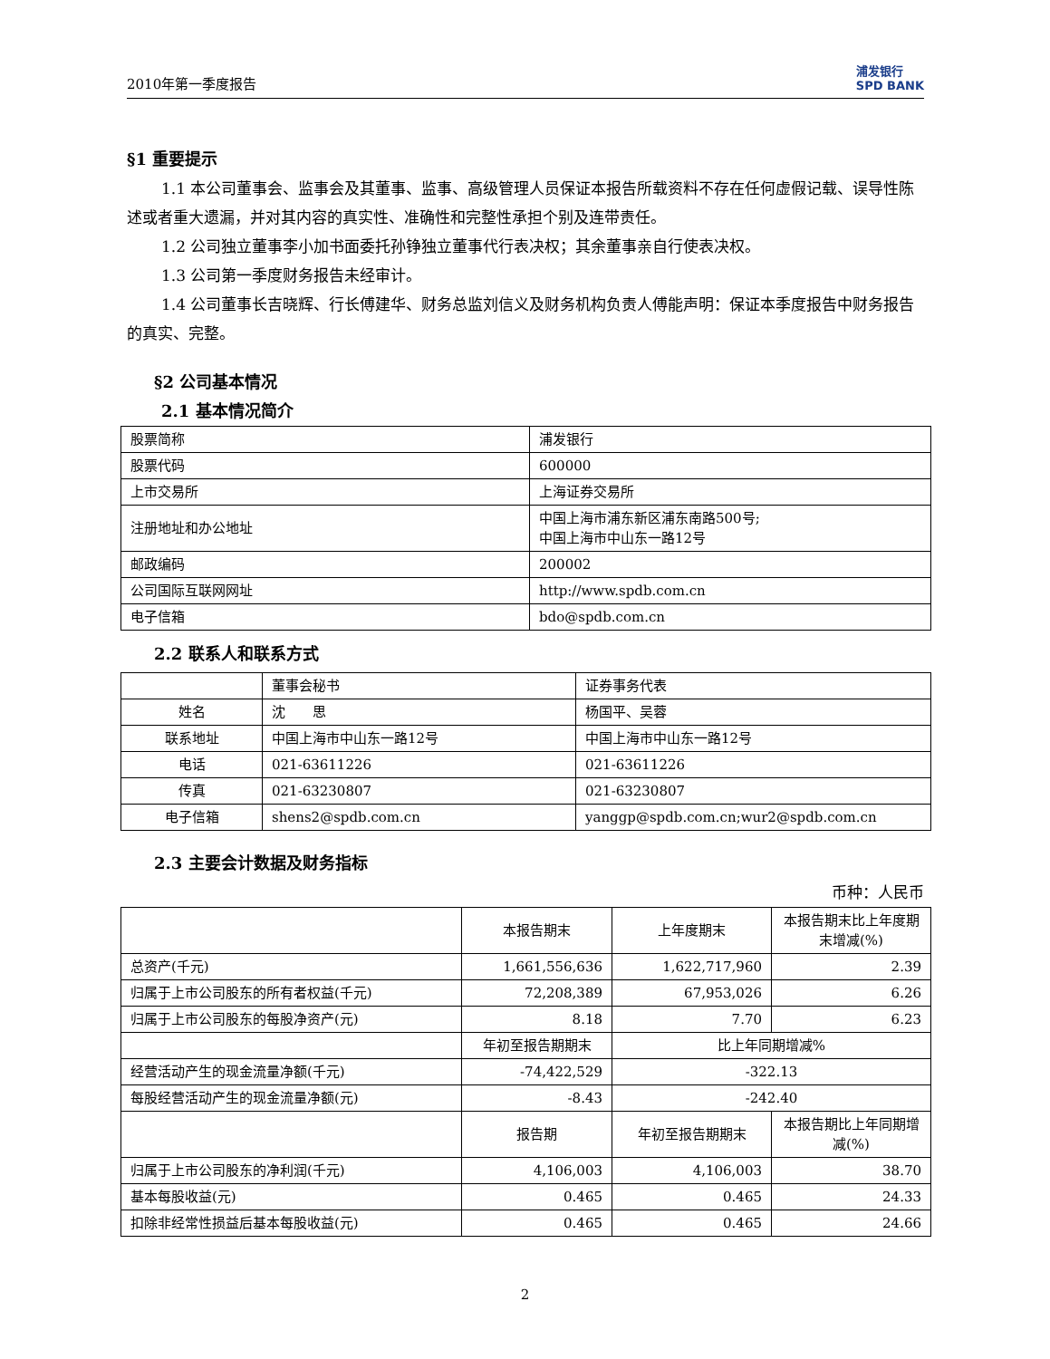2010年第一季度报告
浦发银行
SPD BANK
§1 重要提示
1.1 本公司董事会、监事会及其董事、监事、高级管理人员保证本报告所载资料不存在任何虚假记载、误导性陈述或者重大遗漏，并对其内容的真实性、准确性和完整性承担个别及连带责任。
1.2 公司独立董事李小加书面委托孙铮独立董事代行表决权；其余董事亲自行使表决权。
1.3 公司第一季度财务报告未经审计。
1.4 公司董事长吉晓辉、行长傅建华、财务总监刘信义及财务机构负责人傅能声明：保证本季度报告中财务报告的真实、完整。
§2 公司基本情况
2.1 基本情况简介
| 股票简称 | 浦发银行 |
| 股票代码 | 600000 |
| 上市交易所 | 上海证券交易所 |
| 注册地址和办公地址 | 中国上海市浦东新区浦东南路500号; 中国上海市中山东一路12号 |
| 邮政编码 | 200002 |
| 公司国际互联网网址 | http://www.spdb.com.cn |
| 电子信箱 | bdo@spdb.com.cn |
2.2 联系人和联系方式
| | 董事会秘书 | 证券事务代表 |
| 姓名 | 沈 思 | 杨国平、吴蓉 |
| 联系地址 | 中国上海市中山东一路12号 | 中国上海市中山东一路12号 |
| 电话 | 021-63611226 | 021-63611226 |
| 传真 | 021-63230807 | 021-63230807 |
| 电子信箱 | shens2@spdb.com.cn | yanggp@spdb.com.cn;wur2@spdb.com.cn |
2.3 主要会计数据及财务指标
币种：人民币
| | 本报告期末 | 上年度期末 | 本报告期末比上年度期末增减(%) |
| 总资产(千元) | 1,661,556,636 | 1,622,717,960 | 2.39 |
| 归属于上市公司股东的所有者权益(千元) | 72,208,389 | 67,953,026 | 6.26 |
| 归属于上市公司股东的每股净资产(元) | 8.18 | 7.70 | 6.23 |
| | 年初至报告期期末 | 比上年同期增减% | |
| 经营活动产生的现金流量净额(千元) | -74,422,529 | -322.13 | |
| 每股经营活动产生的现金流量净额(元) | -8.43 | -242.40 | |
| | 报告期 | 年初至报告期期末 | 本报告期比上年同期增减(%) |
| 归属于上市公司股东的净利润(千元) | 4,106,003 | 4,106,003 | 38.70 |
| 基本每股收益(元) | 0.465 | 0.465 | 24.33 |
| 扣除非经常性损益后基本每股收益(元) | 0.465 | 0.465 | 24.66 |
2